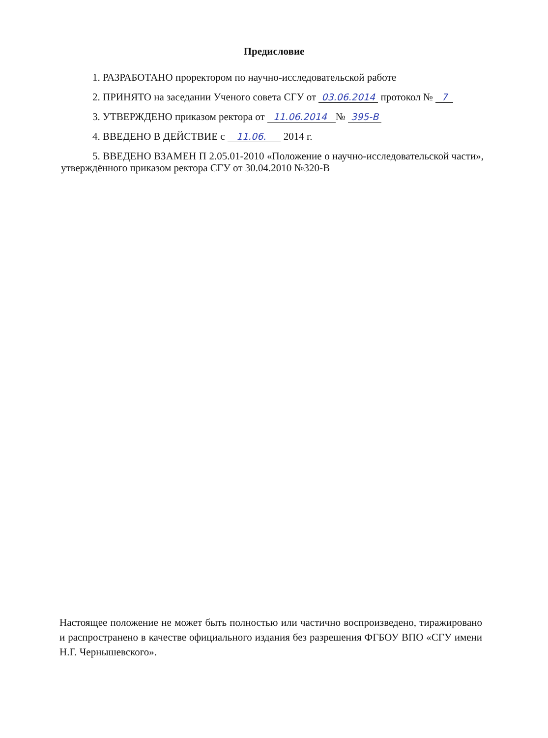Предисловие
1. РАЗРАБОТАНО проректором по научно-исследовательской работе
2. ПРИНЯТО на заседании Ученого совета СГУ от 03.06.2014 протокол № 7
3. УТВЕРЖДЕНО приказом ректора от 11.06.2014 № 395-В
4. ВВЕДЕНО В ДЕЙСТВИЕ с 11.06. 2014 г.
5. ВВЕДЕНО ВЗАМЕН П 2.05.01-2010 «Положение о научно-исследовательской части», утверждённого приказом ректора СГУ от 30.04.2010 №320-В
Настоящее положение не может быть полностью или частично воспроизведено, тиражировано и распространено в качестве официального издания без разрешения ФГБОУ ВПО «СГУ имени Н.Г. Чернышевского».